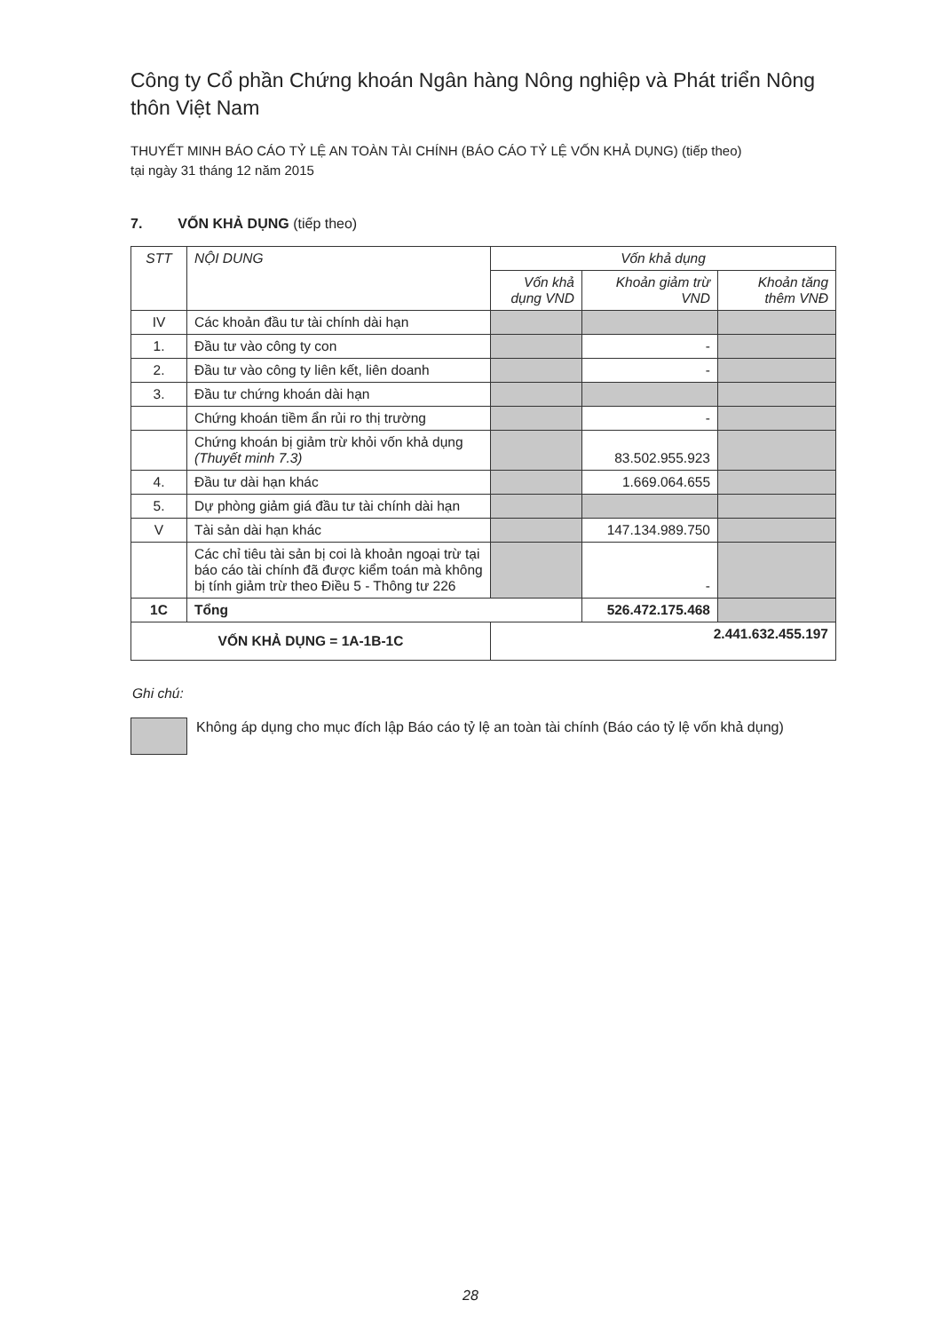Công ty Cổ phần Chứng khoán Ngân hàng Nông nghiệp và Phát triển Nông thôn Việt Nam
THUYẾT MINH BÁO CÁO TỶ LỆ AN TOÀN TÀI CHÍNH (BÁO CÁO TỶ LỆ VỐN KHẢ DỤNG) (tiếp theo)
tại ngày 31 tháng 12 năm 2015
7. VỐN KHẢ DỤNG (tiếp theo)
| STT | NỘI DUNG | Vốn khả dụng | | |
| --- | --- | --- | --- | --- |
| | | Vốn khả dụng VND | Khoản giảm trừ VND | Khoản tăng thêm VNĐ |
| IV | Các khoản đầu tư tài chính dài hạn | | | |
| 1. | Đầu tư vào công ty con | | - | |
| 2. | Đầu tư vào công ty liên kết, liên doanh | | - | |
| 3. | Đầu tư chứng khoán dài hạn | | | |
| | Chứng khoán tiềm ẩn rủi ro thị trường | | - | |
| | Chứng khoán bị giảm trừ khỏi vốn khả dụng (Thuyết minh 7.3) | | 83.502.955.923 | |
| 4. | Đầu tư dài hạn khác | | 1.669.064.655 | |
| 5. | Dự phòng giảm giá đầu tư tài chính dài hạn | | | |
| V | Tài sản dài hạn khác | | 147.134.989.750 | |
| | Các chỉ tiêu tài sản bị coi là khoản ngoại trừ tại báo cáo tài chính đã được kiểm toán mà không bị tính giảm trừ theo Điều 5 - Thông tư 226 | | - | |
| 1C | Tổng | | 526.472.175.468 | |
| VỐN KHẢ DỤNG = 1A-1B-1C | | 2.441.632.455.197 | | |
Ghi chú:
Không áp dụng cho mục đích lập Báo cáo tỷ lệ an toàn tài chính (Báo cáo tỷ lệ vốn khả dụng)
28